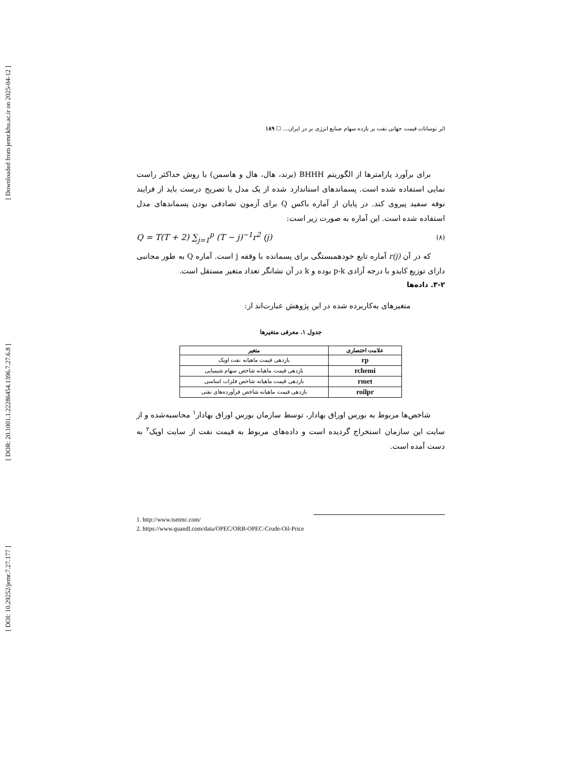[ Downloaded from jemr.khu.ac.ir on 2025-04-12 ]
[ DOR: 20.1001.1.22286454.1396.7.27.6.8 ]
[ DOI: 10.29252/jemr.7.27.177 ]
اثر نوسانات قیمت جهانی نفت بر بازده سهام صنایع انرژی بر در ایران... ☐ ۱۸۹
برای برآورد پارامترها از الگوریتم BHHH (برند، هال، هال و هاسمن) با روش حداکثر راست نمایی استفاده شده است. پسماندهای استاندارد شده از یک مدل با تصریح درست باید از فرایند نوفه سفید پیروی کند. در پایان از آماره باکس Q برای آزمون تصادفی بودن پسماندهای مدل استفاده شده است. این آماره به صورت زیر است:
Q = T(T + 2) ∑<sub>j=1</sub><sup>p</sup> (T − j)<sup>−1</sup>r<sup>2</sup> (j) (۸)
که در آن r(j) آماره تابع خودهمبستگی برای پسمانده با وقفه j است. آماره Q به طور مجانبی دارای توزیع کایدو با درجه آزادی p-k بوده و k در آن نشانگر تعداد متغیر مستقل است.
۳-۲. داده‌ها
متغیرهای به‌کاربرده شده در این پژوهش عبارت‌اند از:
جدول ۱. معرفی متغیرها
| علامت اختصاری | متغیر |
| --- | --- |
| rp | بازدهی قیمت ماهیانه نفت اوپک |
| rchemi | بازدهی قیمت ماهیانه شاخص سهام شیمیایی |
| rmet | بازدهی قیمت ماهیانه شاخص فلزات اساسی |
| roilpr | بازدهی قیمت ماهیانه شاخص فرآورده‌های نفتی |
شاخص‌ها مربوط به بورس اوراق بهادار، توسط سازمان بورس اوراق بهادار<sup>۱</sup> محاسبه‌شده و از سایت این سازمان استخراج گردیده است و داده‌های مربوط به قیمت نفت از سایت اوپک<sup>۲</sup> به دست آمده است.
1. http://www.tsetmc.com/
2. https://www.quandl.com/data/OPEC/ORB-OPEC-Crude-Oil-Price